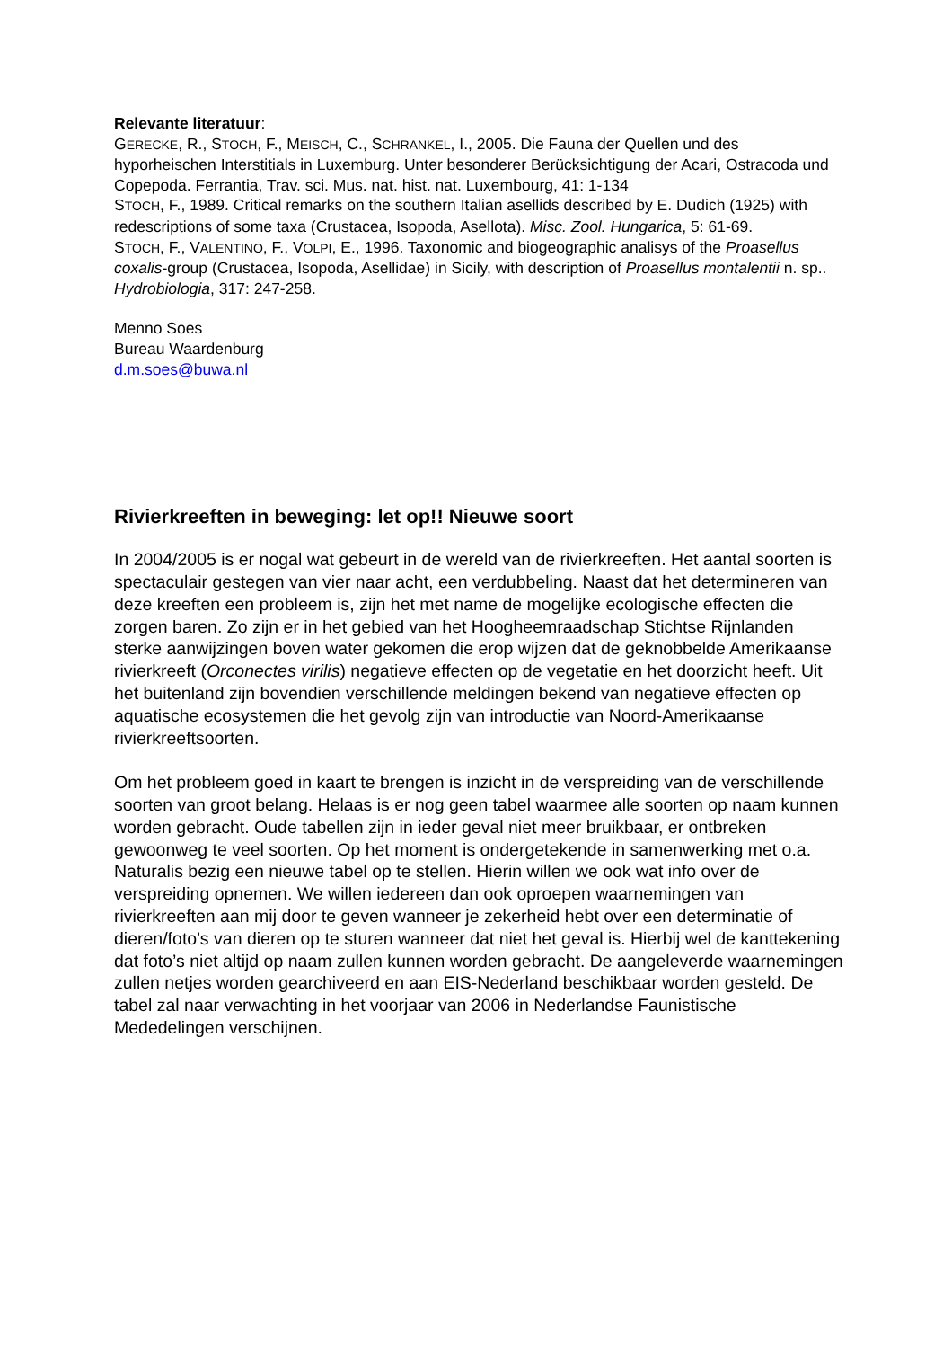Relevante literatuur:
GERECKE, R., STOCH, F., MEISCH, C., SCHRANKEL, I., 2005. Die Fauna der Quellen und des hyporheischen Interstitials in Luxemburg. Unter besonderer Berücksichtigung der Acari, Ostracoda und Copepoda. Ferrantia, Trav. sci. Mus. nat. hist. nat. Luxembourg, 41: 1-134
STOCH, F., 1989. Critical remarks on the southern Italian asellids described by E. Dudich (1925) with redescriptions of some taxa (Crustacea, Isopoda, Asellota). Misc. Zool. Hungarica, 5: 61-69.
STOCH, F., VALENTINO, F., VOLPI, E., 1996. Taxonomic and biogeographic analisys of the Proasellus coxalis-group (Crustacea, Isopoda, Asellidae) in Sicily, with description of Proasellus montalentii n. sp.. Hydrobiologia, 317: 247-258.
Menno Soes
Bureau Waardenburg
d.m.soes@buwa.nl
Rivierkreeften in beweging: let op!! Nieuwe soort
In 2004/2005 is er nogal wat gebeurt in de wereld van de rivierkreeften. Het aantal soorten is spectaculair gestegen van vier naar acht, een verdubbeling. Naast dat het determineren van deze kreeften een probleem is, zijn het met name de mogelijke ecologische effecten die zorgen baren. Zo zijn er in het gebied van het Hoogheemraadschap Stichtse Rijnlanden sterke aanwijzingen boven water gekomen die erop wijzen dat de geknobbelde Amerikaanse rivierkreeft (Orconectes virilis) negatieve effecten op de vegetatie en het doorzicht heeft. Uit het buitenland zijn bovendien verschillende meldingen bekend van negatieve effecten op aquatische ecosystemen die het gevolg zijn van introductie van Noord-Amerikaanse rivierkreeftsoorten.
Om het probleem goed in kaart te brengen is inzicht in de verspreiding van de verschillende soorten van groot belang. Helaas is er nog geen tabel waarmee alle soorten op naam kunnen worden gebracht. Oude tabellen zijn in ieder geval niet meer bruikbaar, er ontbreken gewoonweg te veel soorten. Op het moment is ondergetekende in samenwerking met o.a. Naturalis bezig een nieuwe tabel op te stellen. Hierin willen we ook wat info over de verspreiding opnemen. We willen iedereen dan ook oproepen waarnemingen van rivierkreeften aan mij door te geven wanneer je zekerheid hebt over een determinatie of dieren/foto's van dieren op te sturen wanneer dat niet het geval is. Hierbij wel de kanttekening dat foto’s niet altijd op naam zullen kunnen worden gebracht. De aangeleverde waarnemingen zullen netjes worden gearchiveerd en aan EIS-Nederland beschikbaar worden gesteld. De tabel zal naar verwachting in het voorjaar van 2006 in Nederlandse Faunistische Mededelingen verschijnen.